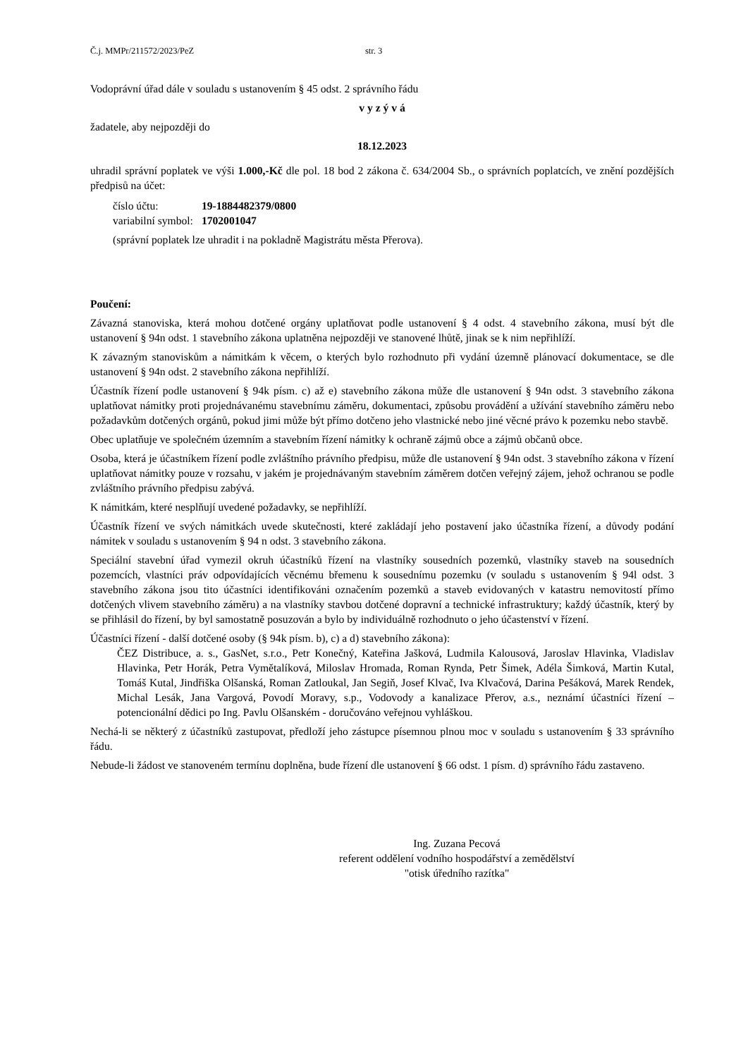Č.j. MMPr/211572/2023/PeZ str. 3
Vodoprávní úřad dále v souladu s ustanovením § 45 odst. 2 správního řádu
v y z ý v á
žadatele, aby nejpozději do
18.12.2023
uhradil správní poplatek ve výši 1.000,-Kč dle pol. 18 bod 2 zákona č. 634/2004 Sb., o správních poplatcích, ve znění pozdějších předpisů na účet:
| číslo účtu: | 19-1884482379/0800 |
| variabilní symbol: | 1702001047 |
(správní poplatek lze uhradit i na pokladně Magistrátu města Přerova).
Poučení:
Závazná stanoviska, která mohou dotčené orgány uplatňovat podle ustanovení § 4 odst. 4 stavebního zákona, musí být dle ustanovení § 94n odst. 1 stavebního zákona uplatněna nejpozději ve stanovené lhůtě, jinak se k nim nepřihlíží.
K závazným stanoviskům a námitkám k věcem, o kterých bylo rozhodnuto při vydání územně plánovací dokumentace, se dle ustanovení § 94n odst. 2 stavebního zákona nepřihlíží.
Účastník řízení podle ustanovení § 94k písm. c) až e) stavebního zákona může dle ustanovení § 94n odst. 3 stavebního zákona uplatňovat námitky proti projednávanému stavebnímu záměru, dokumentaci, způsobu provádění a užívání stavebního záměru nebo požadavkům dotčených orgánů, pokud jimi může být přímo dotčeno jeho vlastnické nebo jiné věcné právo k pozemku nebo stavbě.
Obec uplatňuje ve společném územním a stavebním řízení námitky k ochraně zájmů obce a zájmů občanů obce.
Osoba, která je účastníkem řízení podle zvláštního právního předpisu, může dle ustanovení § 94n odst. 3 stavebního zákona v řízení uplatňovat námitky pouze v rozsahu, v jakém je projednávaným stavebním záměrem dotčen veřejný zájem, jehož ochranou se podle zvláštního právního předpisu zabývá.
K námitkám, které nesplňují uvedené požadavky, se nepřihlíží.
Účastník řízení ve svých námitkách uvede skutečnosti, které zakládají jeho postavení jako účastníka řízení, a důvody podání námitek v souladu s ustanovením § 94 n odst. 3 stavebního zákona.
Speciální stavební úřad vymezil okruh účastníků řízení na vlastníky sousedních pozemků, vlastníky staveb na sousedních pozemcích, vlastníci práv odpovídajících věcnému břemenu k sousednímu pozemku (v souladu s ustanovením § 94l odst. 3 stavebního zákona jsou tito účastníci identifikováni označením pozemků a staveb evidovaných v katastru nemovitostí přímo dotčených vlivem stavebního záměru) a na vlastníky stavbou dotčené dopravní a technické infrastruktury; každý účastník, který by se přihlásil do řízení, by byl samostatně posuzován a bylo by individuálně rozhodnuto o jeho účastenství v řízení.
Účastníci řízení - další dotčené osoby (§ 94k písm. b), c) a d) stavebního zákona):
ČEZ Distribuce, a. s., GasNet, s.r.o., Petr Konečný, Kateřina Jašková, Ludmila Kalousová, Jaroslav Hlavinka, Vladislav Hlavinka, Petr Horák, Petra Vymětalíková, Miloslav Hromada, Roman Rynda, Petr Šimek, Adéla Šimková, Martin Kutal, Tomáš Kutal, Jindřiška Olšanská, Roman Zatloukal, Jan Segiň, Josef Klvač, Iva Klvačová, Darina Pešáková, Marek Rendek, Michal Lesák, Jana Vargová, Povodí Moravy, s.p., Vodovody a kanalizace Přerov, a.s., neznámí účastníci řízení – potencionální dědici po Ing. Pavlu Olšanském - doručováno veřejnou vyhláškou.
Nechá-li se některý z účastníků zastupovat, předloží jeho zástupce písemnou plnou moc v souladu s ustanovením § 33 správního řádu.
Nebude-li žádost ve stanoveném termínu doplněna, bude řízení dle ustanovení § 66 odst. 1 písm. d) správního řádu zastaveno.
Ing. Zuzana Pecová
referent oddělení vodního hospodářství a zemědělství
"otisk úředního razítka"